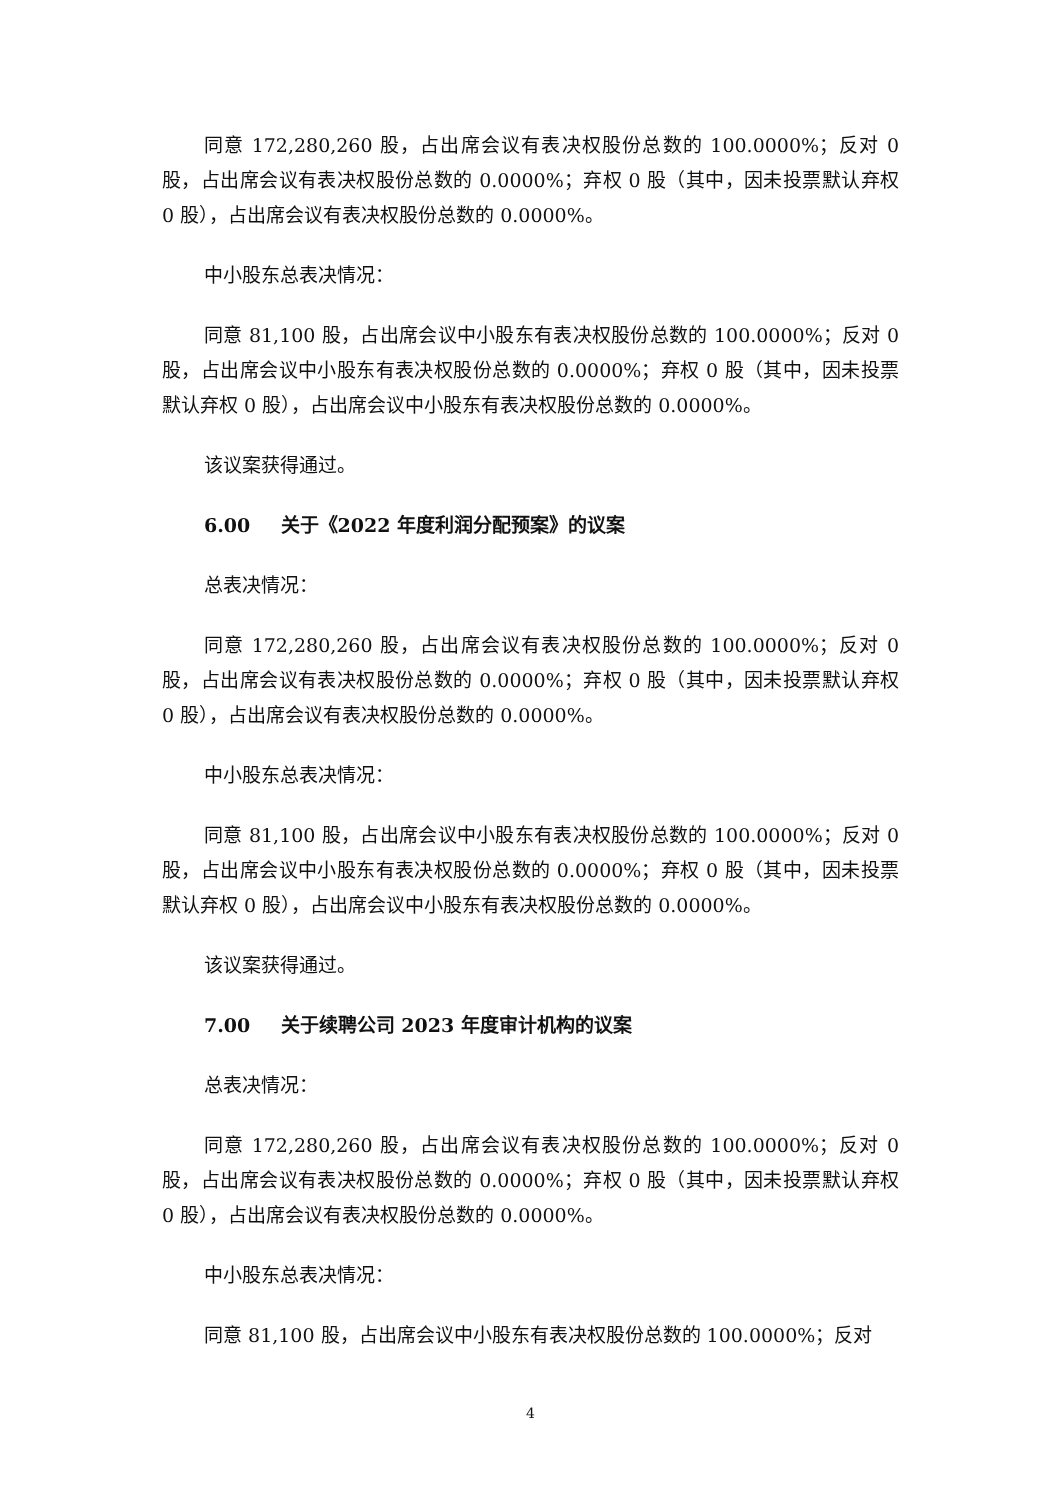同意 172,280,260 股，占出席会议有表决权股份总数的 100.0000%；反对 0 股，占出席会议有表决权股份总数的 0.0000%；弃权 0 股（其中，因未投票默认弃权 0 股），占出席会议有表决权股份总数的 0.0000%。
中小股东总表决情况：
同意 81,100 股，占出席会议中小股东有表决权股份总数的 100.0000%；反对 0 股，占出席会议中小股东有表决权股份总数的 0.0000%；弃权 0 股（其中，因未投票默认弃权 0 股），占出席会议中小股东有表决权股份总数的 0.0000%。
该议案获得通过。
6.00 关于《2022 年度利润分配预案》的议案
总表决情况：
同意 172,280,260 股，占出席会议有表决权股份总数的 100.0000%；反对 0 股，占出席会议有表决权股份总数的 0.0000%；弃权 0 股（其中，因未投票默认弃权 0 股），占出席会议有表决权股份总数的 0.0000%。
中小股东总表决情况：
同意 81,100 股，占出席会议中小股东有表决权股份总数的 100.0000%；反对 0 股，占出席会议中小股东有表决权股份总数的 0.0000%；弃权 0 股（其中，因未投票默认弃权 0 股），占出席会议中小股东有表决权股份总数的 0.0000%。
该议案获得通过。
7.00 关于续聘公司 2023 年度审计机构的议案
总表决情况：
同意 172,280,260 股，占出席会议有表决权股份总数的 100.0000%；反对 0 股，占出席会议有表决权股份总数的 0.0000%；弃权 0 股（其中，因未投票默认弃权 0 股），占出席会议有表决权股份总数的 0.0000%。
中小股东总表决情况：
同意 81,100 股，占出席会议中小股东有表决权股份总数的 100.0000%；反对
4